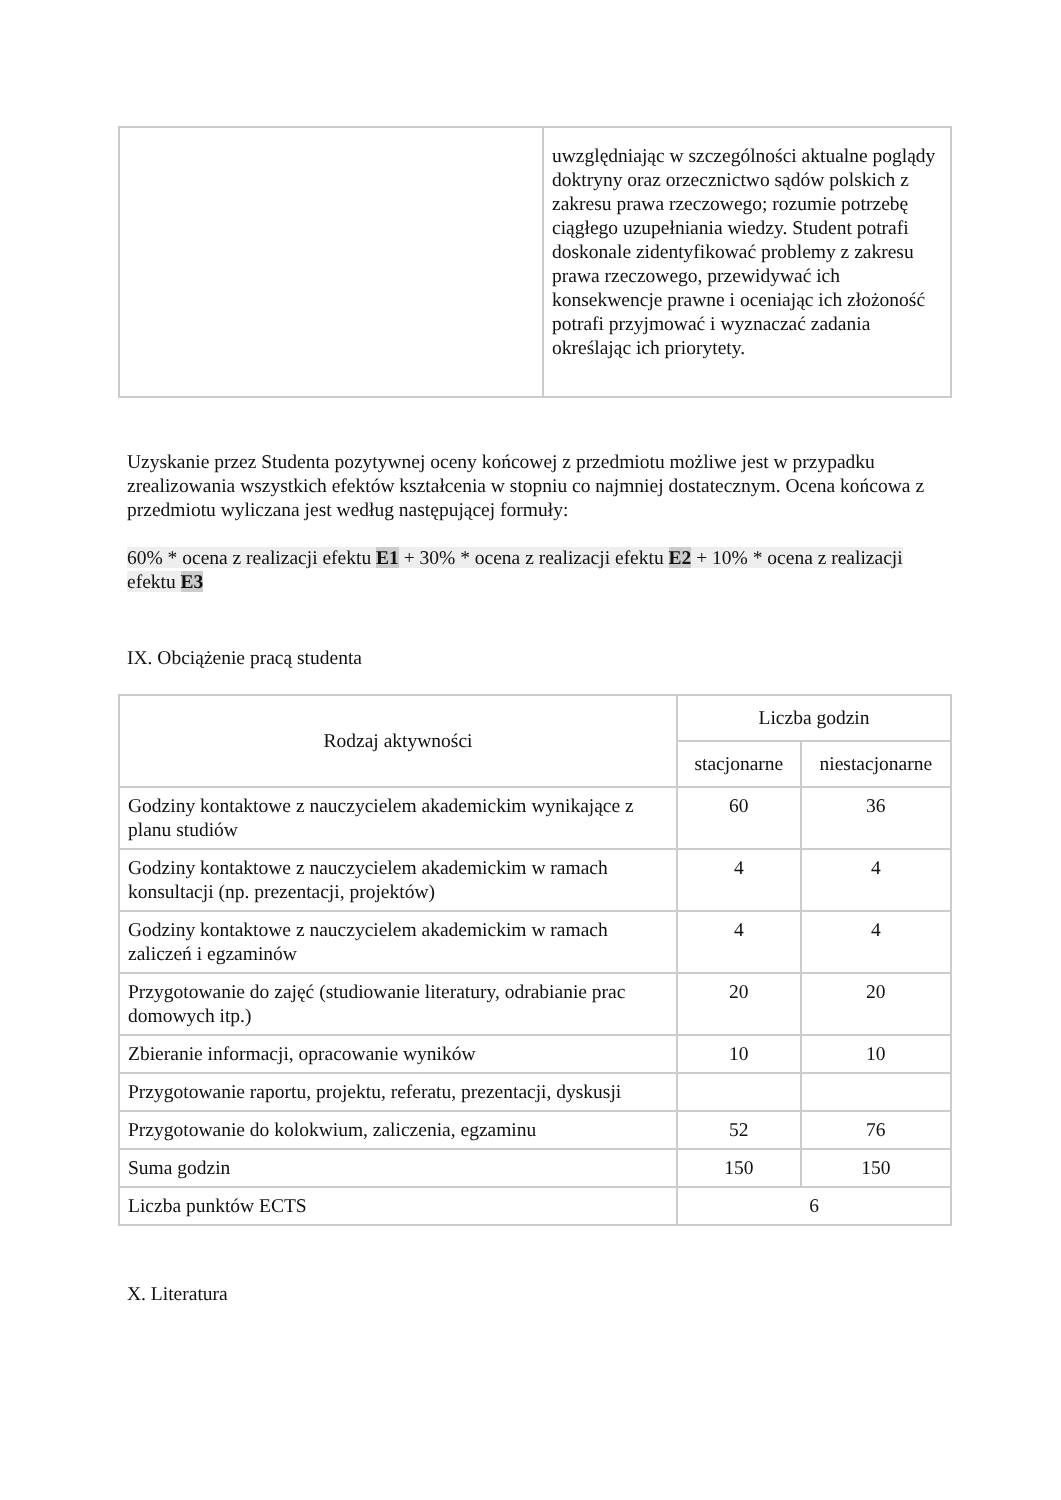| | uwzględniając w szczególności aktualne poglądy doktryny oraz orzecznictwo sądów polskich z zakresu prawa rzeczowego; rozumie potrzebę ciągłego uzupełniania wiedzy. Student potrafi doskonale zidentyfikować problemy z zakresu prawa rzeczowego, przewidywać ich konsekwencje prawne i oceniając ich złożoność potrafi przyjmować i wyznaczać zadania określając ich priorytety. |
Uzyskanie przez Studenta pozytywnej oceny końcowej z przedmiotu możliwe jest w przypadku zrealizowania wszystkich efektów kształcenia w stopniu co najmniej dostatecznym. Ocena końcowa z przedmiotu wyliczana jest według następującej formuły:
60% * ocena z realizacji efektu E1 + 30% * ocena z realizacji efektu E2 + 10% * ocena z realizacji efektu E3
IX. Obciążenie pracą studenta
| Rodzaj aktywności | Liczba godzin | |
| --- | --- | --- |
| | stacjonarne | niestacjonarne |
| Godziny kontaktowe z nauczycielem akademickim wynikające z planu studiów | 60 | 36 |
| Godziny kontaktowe z nauczycielem akademickim w ramach konsultacji (np. prezentacji, projektów) | 4 | 4 |
| Godziny kontaktowe z nauczycielem akademickim w ramach zaliczeń i egzaminów | 4 | 4 |
| Przygotowanie do zajęć (studiowanie literatury, odrabianie prac domowych itp.) | 20 | 20 |
| Zbieranie informacji, opracowanie wyników | 10 | 10 |
| Przygotowanie raportu, projektu, referatu, prezentacji, dyskusji | | |
| Przygotowanie do kolokwium, zaliczenia, egzaminu | 52 | 76 |
| Suma godzin | 150 | 150 |
| Liczba punktów ECTS | 6 | |
X. Literatura